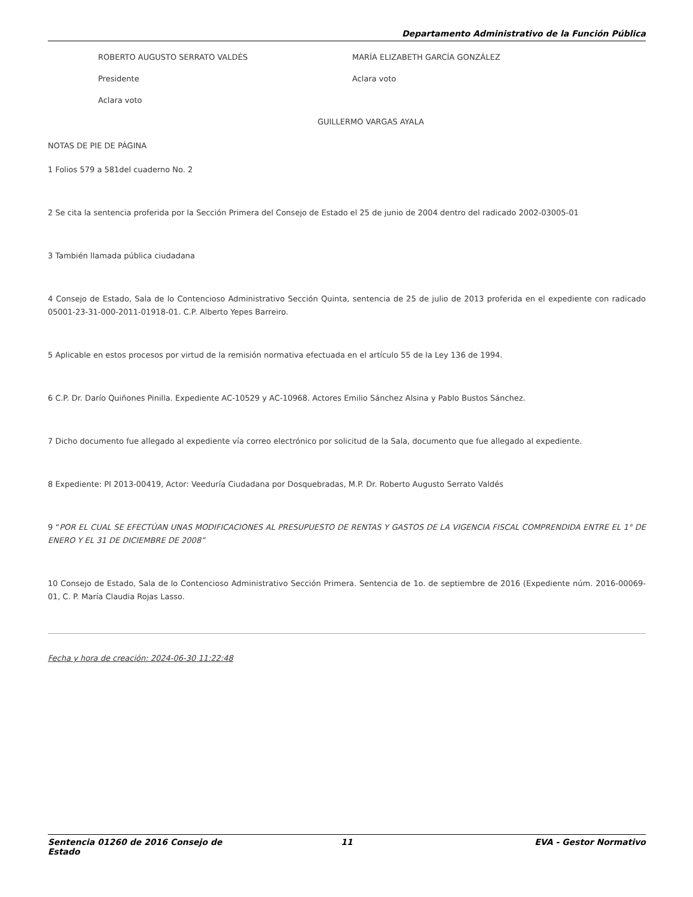Departamento Administrativo de la Función Pública
ROBERTO AUGUSTO SERRATO VALDÉS
Presidente
Aclara voto
MARÍA ELIZABETH GARCÍA GONZÁLEZ
Aclara voto
GUILLERMO VARGAS AYALA
NOTAS DE PIE DE PÁGINA
1 Folios 579 a 581del cuaderno No. 2
2 Se cita la sentencia proferida por la Sección Primera del Consejo de Estado el 25 de junio de 2004 dentro del radicado 2002-03005-01
3 También llamada pública ciudadana
4 Consejo de Estado, Sala de lo Contencioso Administrativo Sección Quinta, sentencia de 25 de julio de 2013 proferida en el expediente con radicado 05001-23-31-000-2011-01918-01. C.P. Alberto Yepes Barreiro.
5 Aplicable en estos procesos por virtud de la remisión normativa efectuada en el artículo 55 de la Ley 136 de 1994.
6 C.P. Dr. Darío Quiñones Pinilla. Expediente AC-10529 y AC-10968. Actores Emilio Sánchez Alsina y Pablo Bustos Sánchez.
7 Dicho documento fue allegado al expediente vía correo electrónico por solicitud de la Sala, documento que fue allegado al expediente.
8 Expediente: PI 2013-00419, Actor: Veeduría Ciudadana por Dosquebradas, M.P. Dr. Roberto Augusto Serrato Valdés
9 “POR EL CUAL SE EFECTÚAN UNAS MODIFICACIONES AL PRESUPUESTO DE RENTAS Y GASTOS DE LA VIGENCIA FISCAL COMPRENDIDA ENTRE EL 1° DE ENERO Y EL 31 DE DICIEMBRE DE 2008”
10 Consejo de Estado, Sala de lo Contencioso Administrativo Sección Primera. Sentencia de 1o. de septiembre de 2016 (Expediente núm. 2016-00069-01, C. P. María Claudia Rojas Lasso.
Fecha y hora de creación: 2024-06-30 11:22:48
Sentencia 01260 de 2016 Consejo de Estado 11 EVA - Gestor Normativo